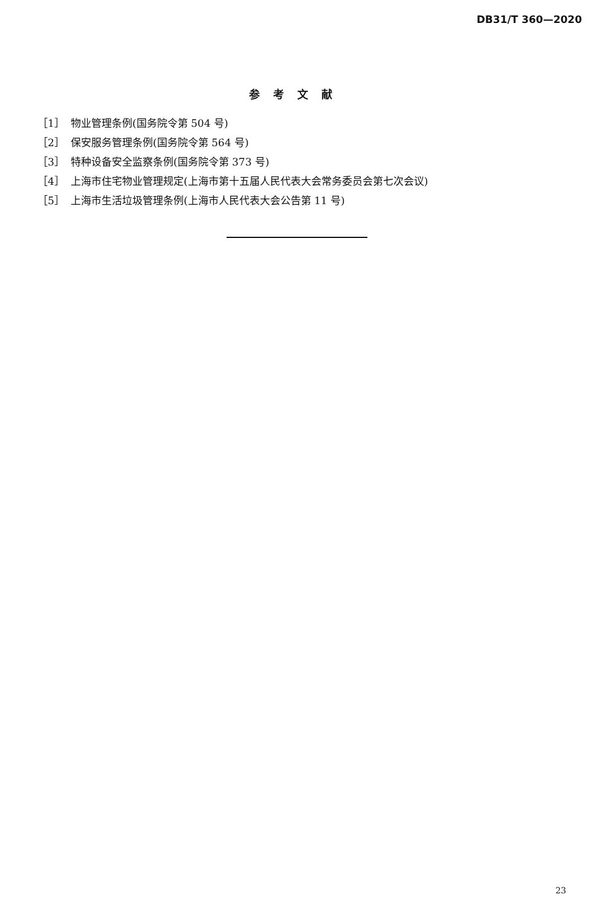DB31/T 360—2020
参考文献
［1］ 物业管理条例(国务院令第 504 号)
［2］ 保安服务管理条例(国务院令第 564 号)
［3］ 特种设备安全监察条例(国务院令第 373 号)
［4］ 上海市住宅物业管理规定(上海市第十五届人民代表大会常务委员会第七次会议)
［5］ 上海市生活垃圾管理条例(上海市人民代表大会公告第 11 号)
23